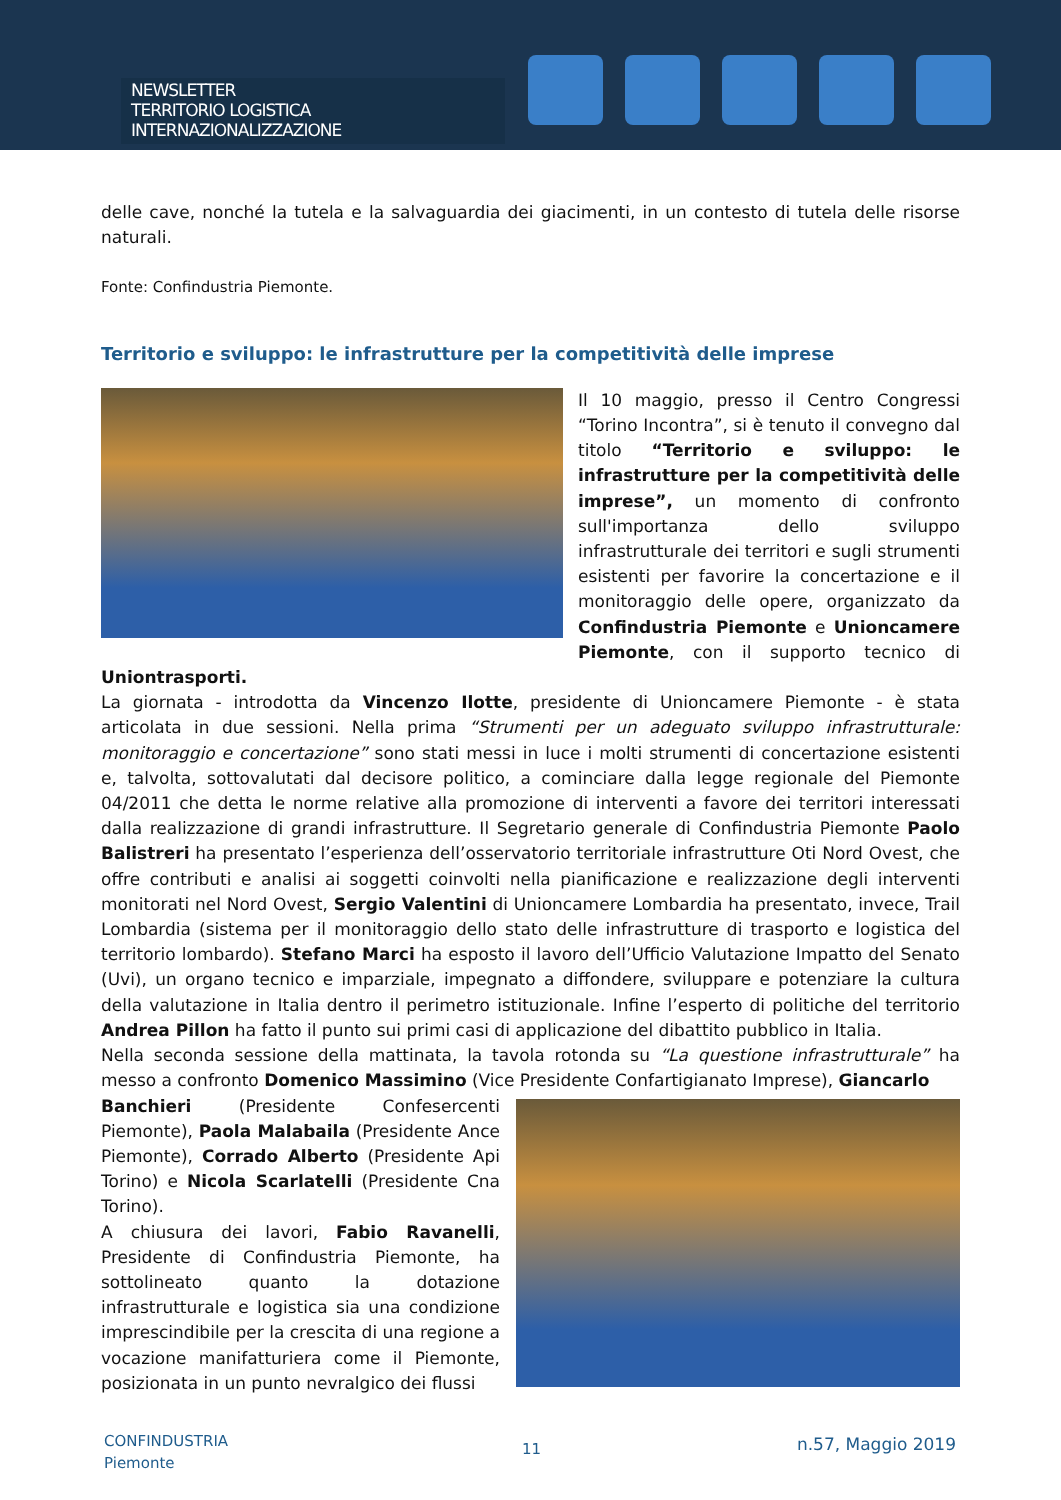NEWSLETTER
TERRITORIO LOGISTICA INTERNAZIONALIZZAZIONE
delle cave, nonché la tutela e la salvaguardia dei giacimenti, in un contesto di tutela delle risorse naturali.
Fonte: Confindustria Piemonte.
Territorio e sviluppo: le infrastrutture per la competitività delle imprese
Il 10 maggio, presso il Centro Congressi “Torino Incontra”, si è tenuto il convegno dal titolo “Territorio e sviluppo: le infrastrutture per la competitività delle imprese”, un momento di confronto sull'importanza dello sviluppo infrastrutturale dei territori e sugli strumenti esistenti per favorire la concertazione e il monitoraggio delle opere, organizzato da Confindustria Piemonte e Unioncamere Piemonte, con il supporto tecnico di Uniontrasporti.
La giornata - introdotta da Vincenzo Ilotte, presidente di Unioncamere Piemonte - è stata articolata in due sessioni. Nella prima “Strumenti per un adeguato sviluppo infrastrutturale: monitoraggio e concertazione” sono stati messi in luce i molti strumenti di concertazione esistenti e, talvolta, sottovalutati dal decisore politico, a cominciare dalla legge regionale del Piemonte 04/2011 che detta le norme relative alla promozione di interventi a favore dei territori interessati dalla realizzazione di grandi infrastrutture. Il Segretario generale di Confindustria Piemonte Paolo Balistreri ha presentato l’esperienza dell’osservatorio territoriale infrastrutture Oti Nord Ovest, che offre contributi e analisi ai soggetti coinvolti nella pianificazione e realizzazione degli interventi monitorati nel Nord Ovest, Sergio Valentini di Unioncamere Lombardia ha presentato, invece, Trail Lombardia (sistema per il monitoraggio dello stato delle infrastrutture di trasporto e logistica del territorio lombardo). Stefano Marci ha esposto il lavoro dell’Ufficio Valutazione Impatto del Senato (Uvi), un organo tecnico e imparziale, impegnato a diffondere, sviluppare e potenziare la cultura della valutazione in Italia dentro il perimetro istituzionale. Infine l’esperto di politiche del territorio Andrea Pillon ha fatto il punto sui primi casi di applicazione del dibattito pubblico in Italia.
Nella seconda sessione della mattinata, la tavola rotonda su “La questione infrastrutturale” ha messo a confronto Domenico Massimino (Vice Presidente Confartigianato Imprese), Giancarlo
Banchieri (Presidente Confesercenti Piemonte), Paola Malabaila (Presidente Ance Piemonte), Corrado Alberto (Presidente Api Torino) e Nicola Scarlatelli (Presidente Cna Torino).
A chiusura dei lavori, Fabio Ravanelli, Presidente di Confindustria Piemonte, ha sottolineato quanto la dotazione infrastrutturale e logistica sia una condizione imprescindibile per la crescita di una regione a vocazione manifatturiera come il Piemonte, posizionata in un punto nevralgico dei flussi
CONFINDUSTRIA
Piemonte
11 n.57, Maggio 2019